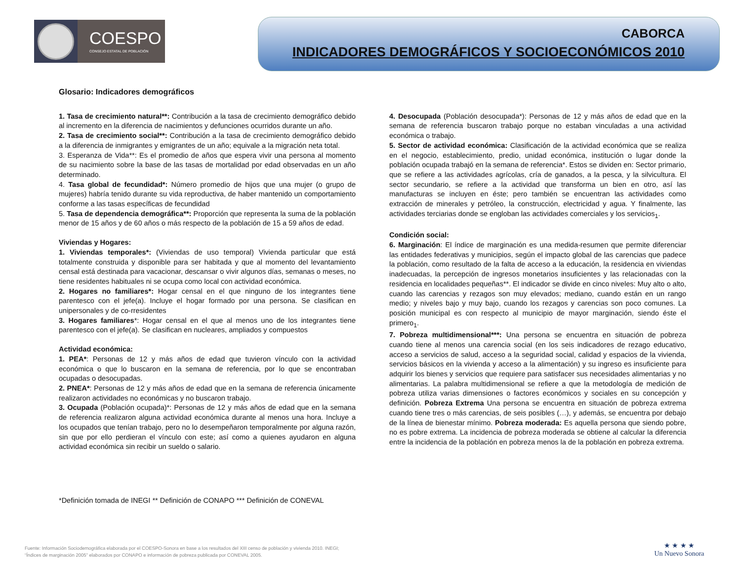COESPO
CONSEJO ESTATAL DE POBLACIÓN
CABORCA
INDICADORES DEMOGRÁFICOS Y SOCIOECONÓMICOS 2010
Glosario: Indicadores demográficos
1. Tasa de crecimiento natural**: Contribución a la tasa de crecimiento demográfico debido al incremento en la diferencia de nacimientos y defunciones ocurridos durante un año.
2. Tasa de crecimiento social**: Contribución a la tasa de crecimiento demográfico debido a la diferencia de inmigrantes y emigrantes de un año; equivale a la migración neta total.
3. Esperanza de Vida**: Es el promedio de años que espera vivir una persona al momento de su nacimiento sobre la base de las tasas de mortalidad por edad observadas en un año determinado.
4. Tasa global de fecundidad*: Número promedio de hijos que una mujer (o grupo de mujeres) habría tenido durante su vida reproductiva, de haber mantenido un comportamiento conforme a las tasas específicas de fecundidad
5. Tasa de dependencia demográfica**: Proporción que representa la suma de la población menor de 15 años y de 60 años o más respecto de la población de 15 a 59 años de edad.
Viviendas y Hogares:
1. Viviendas temporales*: (Viviendas de uso temporal) Vivienda particular que está totalmente construida y disponible para ser habitada y que al momento del levantamiento censal está destinada para vacacionar, descansar o vivir algunos días, semanas o meses, no tiene residentes habituales ni se ocupa como local con actividad económica.
2. Hogares no familiares*: Hogar censal en el que ninguno de los integrantes tiene parentesco con el jefe(a). Incluye el hogar formado por una persona. Se clasifican en unipersonales y de co-rresidentes
3. Hogares familiares*: Hogar censal en el que al menos uno de los integrantes tiene parentesco con el jefe(a). Se clasifican en nucleares, ampliados y compuestos
Actividad económica:
1. PEA*: Personas de 12 y más años de edad que tuvieron vínculo con la actividad económica o que lo buscaron en la semana de referencia, por lo que se encontraban ocupadas o desocupadas.
2. PNEA*: Personas de 12 y más años de edad que en la semana de referencia únicamente realizaron actividades no económicas y no buscaron trabajo.
3. Ocupada (Población ocupada)*: Personas de 12 y más años de edad que en la semana de referencia realizaron alguna actividad económica durante al menos una hora. Incluye a los ocupados que tenían trabajo, pero no lo desempeñaron temporalmente por alguna razón, sin que por ello perdieran el vínculo con este; así como a quienes ayudaron en alguna actividad económica sin recibir un sueldo o salario.
4. Desocupada (Población desocupada*): Personas de 12 y más años de edad que en la semana de referencia buscaron trabajo porque no estaban vinculadas a una actividad económica o trabajo.
5. Sector de actividad económica: Clasificación de la actividad económica que se realiza en el negocio, establecimiento, predio, unidad económica, institución o lugar donde la población ocupada trabajó en la semana de referencia*. Estos se dividen en: Sector primario, que se refiere a las actividades agrícolas, cría de ganados, a la pesca, y la silvicultura. El sector secundario, se refiere a la actividad que transforma un bien en otro, así las manufacturas se incluyen en éste; pero también se encuentran las actividades como extracción de minerales y petróleo, la construcción, electricidad y agua. Y finalmente, las actividades terciarias donde se engloban las actividades comerciales y los servicios<sub>1</sub>.
Condición social:
6. Marginación: El índice de marginación es una medida-resumen que permite diferenciar las entidades federativas y municipios, según el impacto global de las carencias que padece la población, como resultado de la falta de acceso a la educación, la residencia en viviendas inadecuadas, la percepción de ingresos monetarios insuficientes y las relacionadas con la residencia en localidades pequeñas**. El indicador se divide en cinco niveles: Muy alto o alto, cuando las carencias y rezagos son muy elevados; mediano, cuando están en un rango medio; y niveles bajo y muy bajo, cuando los rezagos y carencias son poco comunes. La posición municipal es con respecto al municipio de mayor marginación, siendo éste el primero<sub>1</sub>.
7. Pobreza multidimensional***: Una persona se encuentra en situación de pobreza cuando tiene al menos una carencia social (en los seis indicadores de rezago educativo, acceso a servicios de salud, acceso a la seguridad social, calidad y espacios de la vivienda, servicios básicos en la vivienda y acceso a la alimentación) y su ingreso es insuficiente para adquirir los bienes y servicios que requiere para satisfacer sus necesidades alimentarias y no alimentarias. La palabra multidimensional se refiere a que la metodología de medición de pobreza utiliza varias dimensiones o factores económicos y sociales en su concepción y definición. Pobreza Extrema Una persona se encuentra en situación de pobreza extrema cuando tiene tres o más carencias, de seis posibles (…), y además, se encuentra por debajo de la línea de bienestar mínimo. Pobreza moderada: Es aquella persona que siendo pobre, no es pobre extrema. La incidencia de pobreza moderada se obtiene al calcular la diferencia entre la incidencia de la población en pobreza menos la de la población en pobreza extrema.
*Definición tomada de INEGI ** Definición de CONAPO *** Definición de CONEVAL
Fuente: Información Sociodemográfica elaborada por el COESPO-Sonora en base a los resultados del XIII censo de población y vivienda 2010. INEGI;
“Índices de marginación 2005” elaborados por CONAPO e información de pobreza publicada por CONEVAL 2005.
★ ★ ★ ★
Un Nuevo Sonora